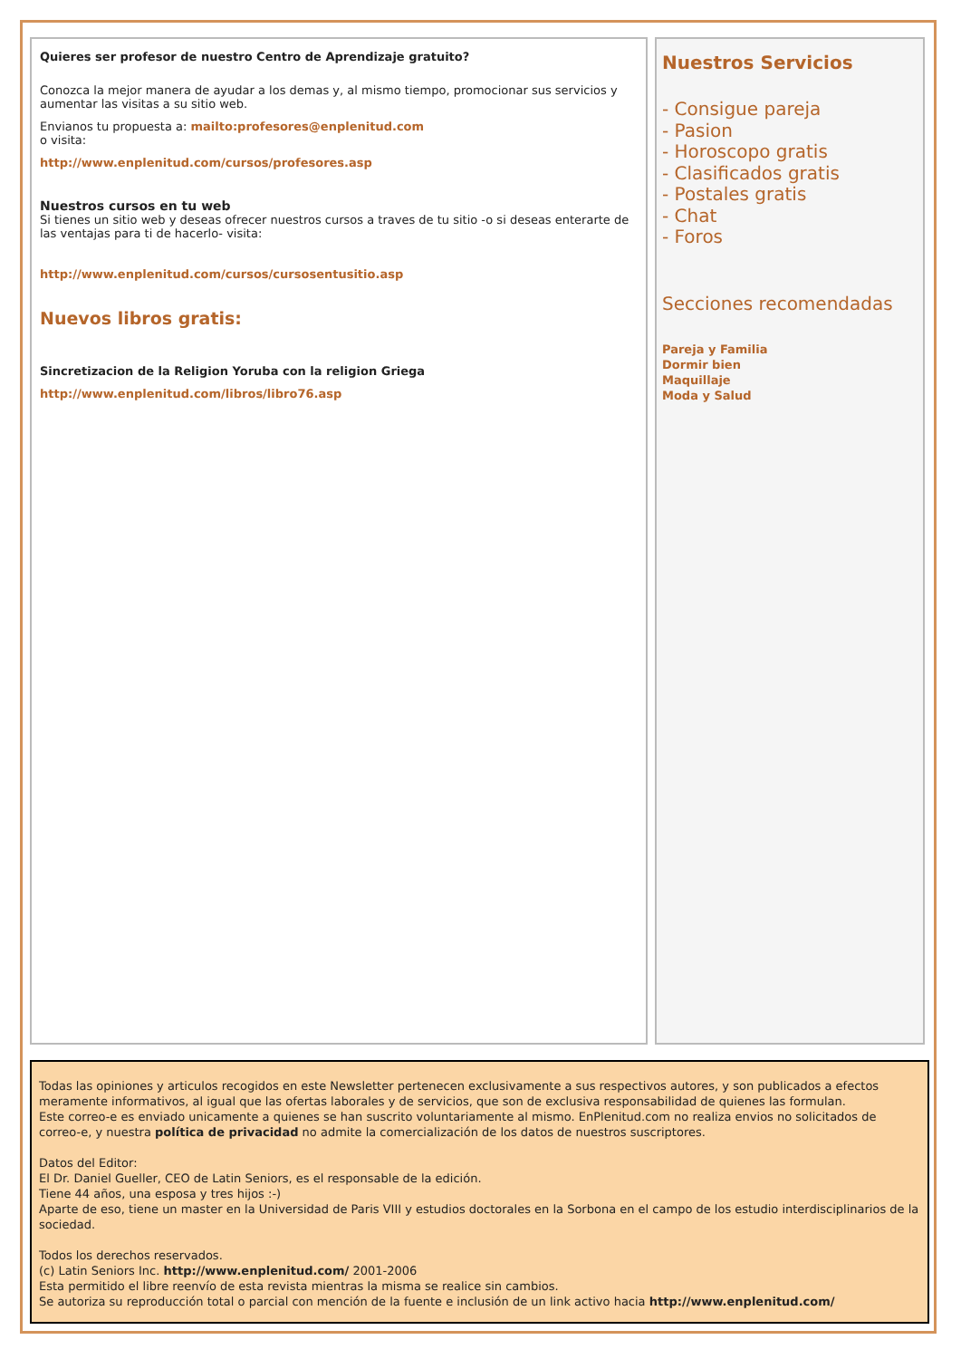Quieres ser profesor de nuestro Centro de Aprendizaje gratuito?
Conozca la mejor manera de ayudar a los demas y, al mismo tiempo, promocionar sus servicios y aumentar las visitas a su sitio web.
Envianos tu propuesta a: mailto:profesores@enplenitud.com
o visita:
http://www.enplenitud.com/cursos/profesores.asp
Nuestros cursos en tu web
Si tienes un sitio web y deseas ofrecer nuestros cursos a traves de tu sitio -o si deseas enterarte de las ventajas para ti de hacerlo- visita:
http://www.enplenitud.com/cursos/cursosentusitio.asp
Nuevos libros gratis:
Sincretizacion de la Religion Yoruba con la religion Griega
http://www.enplenitud.com/libros/libro76.asp
Nuestros Servicios
- Consigue pareja
- Pasion
- Horoscopo gratis
- Clasificados gratis
- Postales gratis
- Chat
- Foros
Secciones recomendadas
Pareja y Familia
Dormir bien
Maquillaje
Moda y Salud
Todas las opiniones y articulos recogidos en este Newsletter pertenecen exclusivamente a sus respectivos autores, y son publicados a efectos meramente informativos, al igual que las ofertas laborales y de servicios, que son de exclusiva responsabilidad de quienes las formulan.
Este correo-e es enviado unicamente a quienes se han suscrito voluntariamente al mismo. EnPlenitud.com no realiza envios no solicitados de correo-e, y nuestra política de privacidad no admite la comercialización de los datos de nuestros suscriptores.
Datos del Editor:
El Dr. Daniel Gueller, CEO de Latin Seniors, es el responsable de la edición.
Tiene 44 años, una esposa y tres hijos :-)
Aparte de eso, tiene un master en la Universidad de Paris VIII y estudios doctorales en la Sorbona en el campo de los estudio interdisciplinarios de la sociedad.
Todos los derechos reservados.
(c) Latin Seniors Inc. http://www.enplenitud.com/ 2001-2006
Esta permitido el libre reenvío de esta revista mientras la misma se realice sin cambios.
Se autoriza su reproducción total o parcial con mención de la fuente e inclusión de un link activo hacia http://www.enplenitud.com/